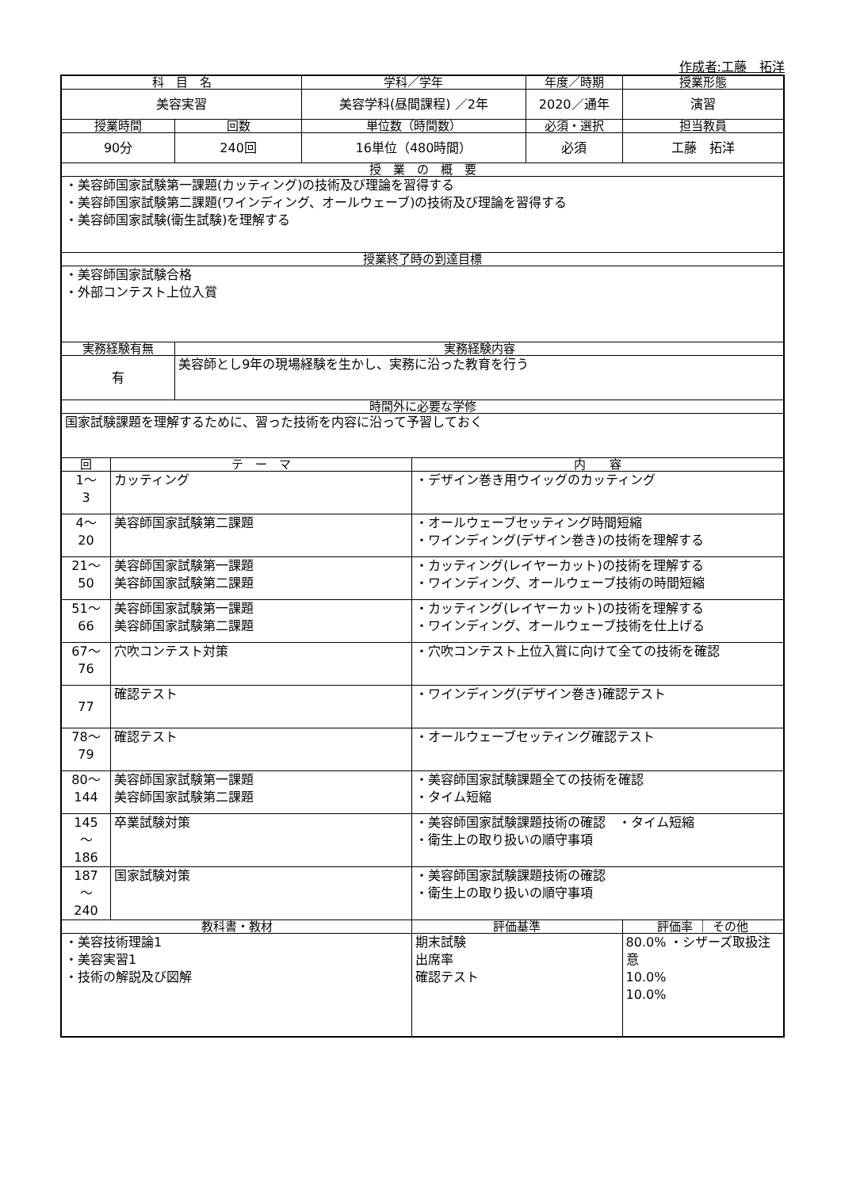作成者:工藤　拓洋
| 科 目 名 | | | 学科／学年 | | 年度／時期 | 授業形態 |
| 美容実習 | | | 美容学科(昼間課程) ／2年 | | 2020／通年 | 演習 |
| 授業時間 | | 回数 | 単位数（時間数） | | 必須・選択 | 担当教員 |
| 90分 | | 240回 | 16単位（480時間） | | 必須 | 工藤 拓洋 |
| 授 業 の 概 要 | | | | | | |
| ・美容師国家試験第一課題(カッティング)の技術及び理論を習得する ・美容師国家試験第二課題(ワインディング、オールウェーブ)の技術及び理論を習得する ・美容師国家試験(衛生試験)を理解する | | | | | | |
| 授業終了時の到達目標 | | | | | | |
| ・美容師国家試験合格 ・外部コンテスト上位入賞 | | | | | | |
| 実務経験有無 | | 実務経験内容 | | | | |
| 有 | | 美容師とし9年の現場経験を生かし、実務に沿った教育を行う | | | | |
| 時間外に必要な学修 | | | | | | |
| 国家試験課題を理解するために、習った技術を内容に沿って予習しておく | | | | | | |
| 回 | テ ー マ | | | 内 容 | | |
| 1～ 3 | カッティング | | | ・デザイン巻き用ウイッグのカッティング | | |
| 4～ 20 | 美容師国家試験第二課題 | | | ・オールウェーブセッティング時間短縮 ・ワインディング(デザイン巻き)の技術を理解する | | |
| 21～ 50 | 美容師国家試験第一課題 美容師国家試験第二課題 | | | ・カッティング(レイヤーカット)の技術を理解する ・ワインディング、オールウェーブ技術の時間短縮 | | |
| 51～ 66 | 美容師国家試験第一課題 美容師国家試験第二課題 | | | ・カッティング(レイヤーカット)の技術を理解する ・ワインディング、オールウェーブ技術を仕上げる | | |
| 67～ 76 | 穴吹コンテスト対策 | | | ・穴吹コンテスト上位入賞に向けて全ての技術を確認 | | |
| 77 | 確認テスト | | | ・ワインディング(デザイン巻き)確認テスト | | |
| 78～ 79 | 確認テスト | | | ・オールウェーブセッティング確認テスト | | |
| 80～ 144 | 美容師国家試験第一課題 美容師国家試験第二課題 | | | ・美容師国家試験課題全ての技術を確認 ・タイム短縮 | | |
| 145 ～ 186 | 卒業試験対策 | | | ・美容師国家試験課題技術の確認 ・タイム短縮 ・衛生上の取り扱いの順守事項 | | |
| 187 ～ 240 | 国家試験対策 | | | ・美容師国家試験課題技術の確認 ・衛生上の取り扱いの順守事項 | | |
| 教科書・教材 | | | | 評価基準 | | 評価率 ｜ その他 |
| ・美容技術理論1 ・美容実習1 ・技術の解説及び図解 | | | | 期末試験 出席率 確認テスト | | 80.0% ・シザーズ取扱注意 10.0% 10.0% |